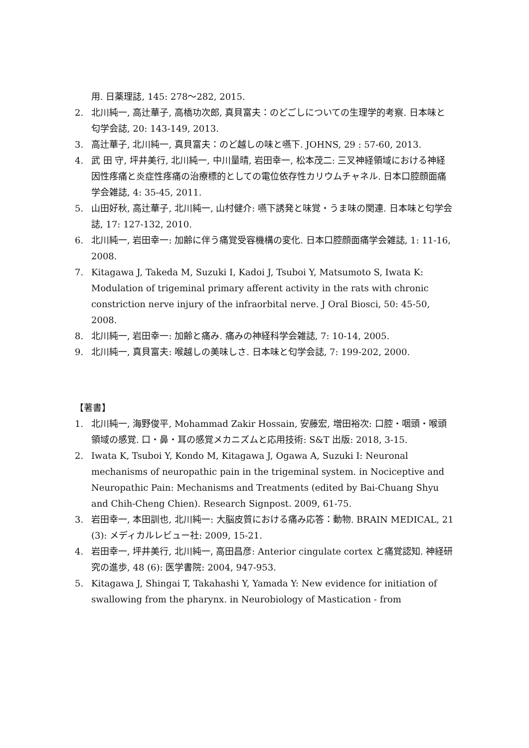用. 日薬理誌, 145: 278～282, 2015.
2. 北川純一, 高辻華子, 高橋功次郎, 真貝富夫：のどごしについての生理学的考察. 日本味と匂学会誌, 20: 143-149, 2013.
3. 高辻華子, 北川純一, 真貝富夫：のど越しの味と嚥下. JOHNS, 29 : 57-60, 2013.
4. 武 田 守, 坪井美行, 北川純一, 中川量晴, 岩田幸一, 松本茂二: 三叉神経領域における神経因性疼痛と炎症性疼痛の治療標的としての電位依存性カリウムチャネル. 日本口腔顔面痛学会雑誌, 4: 35-45, 2011.
5. 山田好秋, 高辻華子, 北川純一, 山村健介: 嚥下誘発と味覚・うま味の関連. 日本味と匂学会誌, 17: 127-132, 2010.
6. 北川純一, 岩田幸一: 加齢に伴う痛覚受容機構の変化. 日本口腔顔面痛学会雑誌, 1: 11-16, 2008.
7. Kitagawa J, Takeda M, Suzuki I, Kadoi J, Tsuboi Y, Matsumoto S, Iwata K: Modulation of trigeminal primary afferent activity in the rats with chronic constriction nerve injury of the infraorbital nerve. J Oral Biosci, 50: 45-50, 2008.
8. 北川純一, 岩田幸一: 加齢と痛み. 痛みの神経科学会雑誌, 7: 10-14, 2005.
9. 北川純一, 真貝富夫: 喉越しの美味しさ. 日本味と匂学会誌, 7: 199-202, 2000.
【著書】
1. 北川純一, 海野俊平, Mohammad Zakir Hossain, 安藤宏, 増田裕次: 口腔・咽頭・喉頭領域の感覚. 口・鼻・耳の感覚メカニズムと応用技術: S&T 出版: 2018, 3-15.
2. Iwata K, Tsuboi Y, Kondo M, Kitagawa J, Ogawa A, Suzuki I: Neuronal mechanisms of neuropathic pain in the trigeminal system. in Nociceptive and Neuropathic Pain: Mechanisms and Treatments (edited by Bai-Chuang Shyu and Chih-Cheng Chien). Research Signpost. 2009, 61-75.
3. 岩田幸一, 本田訓也, 北川純一: 大脳皮質における痛み応答：動物. BRAIN MEDICAL, 21 (3): メディカルレビュー社: 2009, 15-21.
4. 岩田幸一, 坪井美行, 北川純一, 高田昌彦: Anterior cingulate cortex と痛覚認知. 神経研究の進歩, 48 (6): 医学書院: 2004, 947-953.
5. Kitagawa J, Shingai T, Takahashi Y, Yamada Y: New evidence for initiation of swallowing from the pharynx. in Neurobiology of Mastication - from